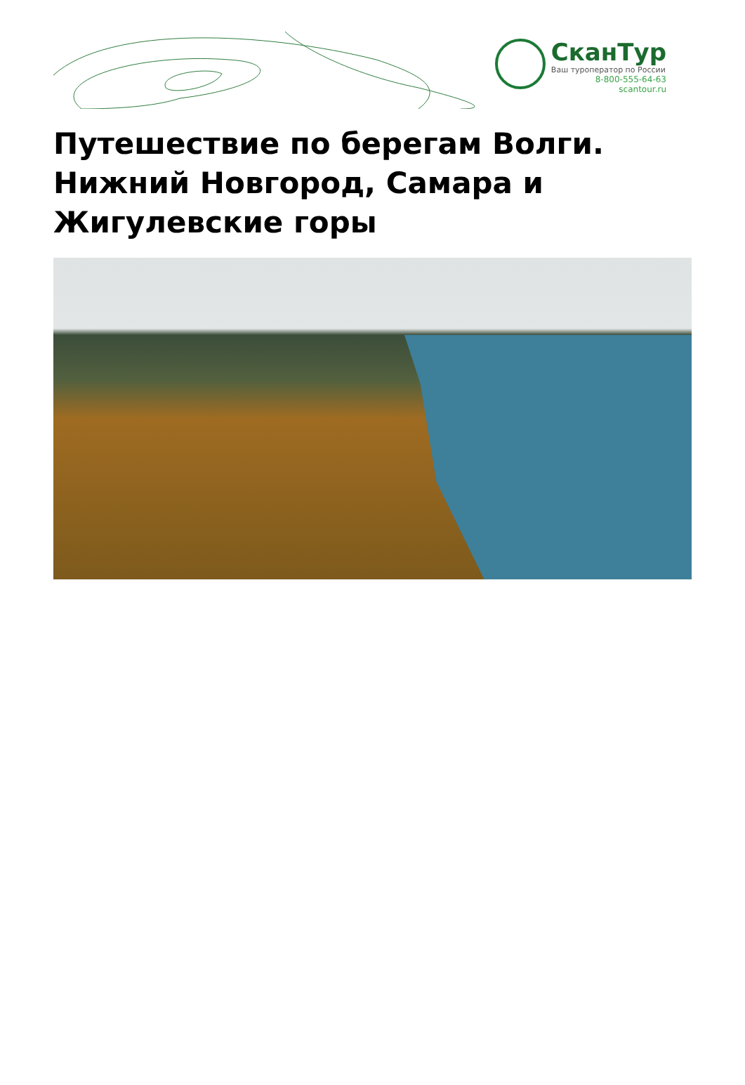СканТур
Ваш туроператор по России
8-800-555-64-63
scantour.ru
Путешествие по берегам Волги. Нижний Новгород, Самара и Жигулевские горы